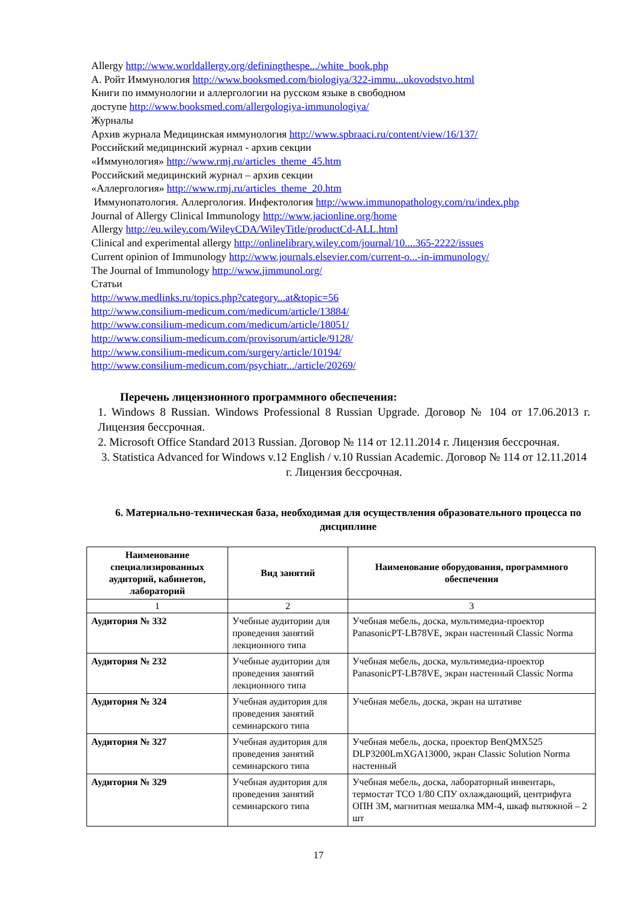Allergy http://www.worldallergy.org/definingthespe.../white_book.php
А. Ройт Иммунология http://www.booksmed.com/biologiya/322-immu...ukovodstvo.html
Книги по иммунологии и аллергологии на русском языке в свободном
доступе http://www.booksmed.com/allergologiya-immunologiya/
Журналы
Архив журнала Медицинская иммунология http://www.spbraaci.ru/content/view/16/137/
Российский медицинский журнал - архив секции
«Иммунология» http://www.rmj.ru/articles_theme_45.htm
Российский медицинский журнал – архив секции
«Аллергология» http://www.rmj.ru/articles_theme_20.htm
Иммунопатология. Аллергология. Инфектология http://www.immunopathology.com/ru/index.php
Journal of Allergy Clinical Immunology http://www.jacionline.org/home
Allergy http://eu.wiley.com/WileyCDA/WileyTitle/productCd-ALL.html
Clinical and experimental allergy http://onlinelibrary.wiley.com/journal/10....365-2222/issues
Current opinion of Immunology http://www.journals.elsevier.com/current-o...-in-immunology/
The Journal of Immunology http://www.jimmunol.org/
Статьи
http://www.medlinks.ru/topics.php?category...at&topic=56
http://www.consilium-medicum.com/medicum/article/13884/
http://www.consilium-medicum.com/medicum/article/18051/
http://www.consilium-medicum.com/provisorum/article/9128/
http://www.consilium-medicum.com/surgery/article/10194/
http://www.consilium-medicum.com/psychiatr.../article/20269/
Перечень лицензионного программного обеспечения:
1. Windows 8 Russian. Windows Professional 8 Russian Upgrade. Договор № 104 от 17.06.2013 г. Лицензия бессрочная.
2. Microsoft Office Standard 2013 Russian. Договор № 114 от 12.11.2014 г. Лицензия бессрочная.
3. Statistica Advanced for Windows v.12 English / v.10 Russian Academic. Договор № 114 от 12.11.2014 г. Лицензия бессрочная.
6. Материально-техническая база, необходимая для осуществления образовательного процесса по дисциплине
| Наименование специализированных аудиторий, кабинетов, лабораторий | Вид занятий | Наименование оборудования, программного обеспечения |
| --- | --- | --- |
| 1 | 2 | 3 |
| Аудитория № 332 | Учебные аудитории для проведения занятий лекционного типа | Учебная мебель, доска, мультимедиа-проектор PanasonicPT-LB78VE, экран настенный Classic Norma |
| Аудитория № 232 | Учебные аудитории для проведения занятий лекционного типа | Учебная мебель, доска, мультимедиа-проектор PanasonicPT-LB78VE, экран настенный Classic Norma |
| Аудитория № 324 | Учебная аудитория для проведения занятий семинарского типа | Учебная мебель, доска, экран на штативе |
| Аудитория № 327 | Учебная аудитория для проведения занятий семинарского типа | Учебная мебель, доска, проектор BenQMX525 DLP3200LmXGA13000, экран Classic Solution Norma настенный |
| Аудитория № 329 | Учебная аудитория для проведения занятий семинарского типа | Учебная мебель, доска, лабораторный инвентарь, термостат ТСО 1/80 СПУ охлаждающий, центрифуга ОПН 3М, магнитная мешалка ММ-4, шкаф вытяжной – 2 шт |
17